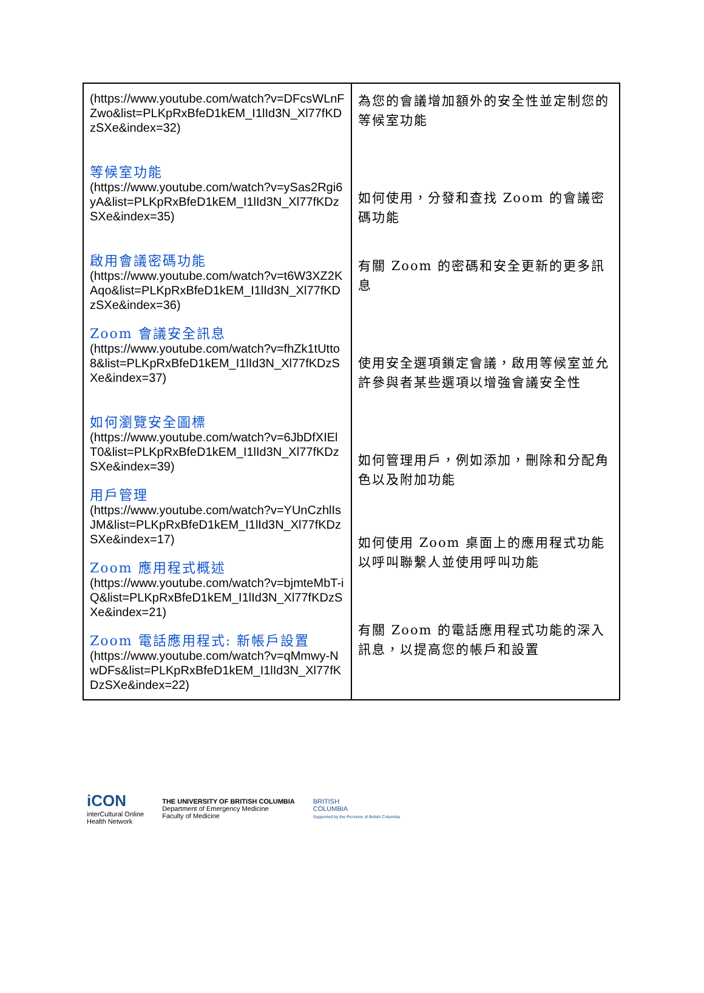| (https://www.youtube.com/watch?v=DFcsWLnFZwo&list=PLKpRxBfeD1kEM_I1lId3N_Xl77fKDzSXe&index=32) 等候室功能 (https://www.youtube.com/watch?v=ySas2Rgi6yA&list=PLKpRxBfeD1kEM_I1lId3N_Xl77fKDzSXe&index=35) 啟用會議密碼功能 (https://www.youtube.com/watch?v=t6W3XZ2KAqo&list=PLKpRxBfeD1kEM_I1lId3N_Xl77fKDzSXe&index=36) Zoom 會議安全訊息 (https://www.youtube.com/watch?v=fhZk1tUtto8&list=PLKpRxBfeD1kEM_I1lId3N_Xl77fKDzSXe&index=37) 如何瀏覽安全圖標 (https://www.youtube.com/watch?v=6JbDfXIElT0&list=PLKpRxBfeD1kEM_I1lId3N_Xl77fKDzSXe&index=39) 用戶管理 (https://www.youtube.com/watch?v=YUnCzhlIsJM&list=PLKpRxBfeD1kEM_I1lId3N_Xl77fKDzSXe&index=17) Zoom 應用程式概述 (https://www.youtube.com/watch?v=bjmteMbT-iQ&list=PLKpRxBfeD1kEM_I1lId3N_Xl77fKDzSXe&index=21) Zoom 電話應用程式: 新帳戶設置 (https://www.youtube.com/watch?v=qMmwy-NwDFs&list=PLKpRxBfeD1kEM_I1lId3N_Xl77fKDzSXe&index=22) | 為您的會議增加額外的安全性並定制您的等候室功能 如何使用，分發和查找 Zoom 的會議密碼功能 有關 Zoom 的密碼和安全更新的更多訊息 使用安全選項鎖定會議，啟用等候室並允許參與者某些選項以增強會議安全性 如何管理用戶，例如添加，刪除和分配角色以及附加功能 如何使用 Zoom 桌面上的應用程式功能以呼叫聯繫人並使用呼叫功能 有關 Zoom 的電話應用程式功能的深入訊息，以提高您的帳戶和設置 |
iCON
interCultural Online
Health Network
THE UNIVERSITY OF BRITISH COLUMBIA
Department of Emergency Medicine
Faculty of Medicine
BRITISH
COLUMBIA
Supported by the Province of British Columbia